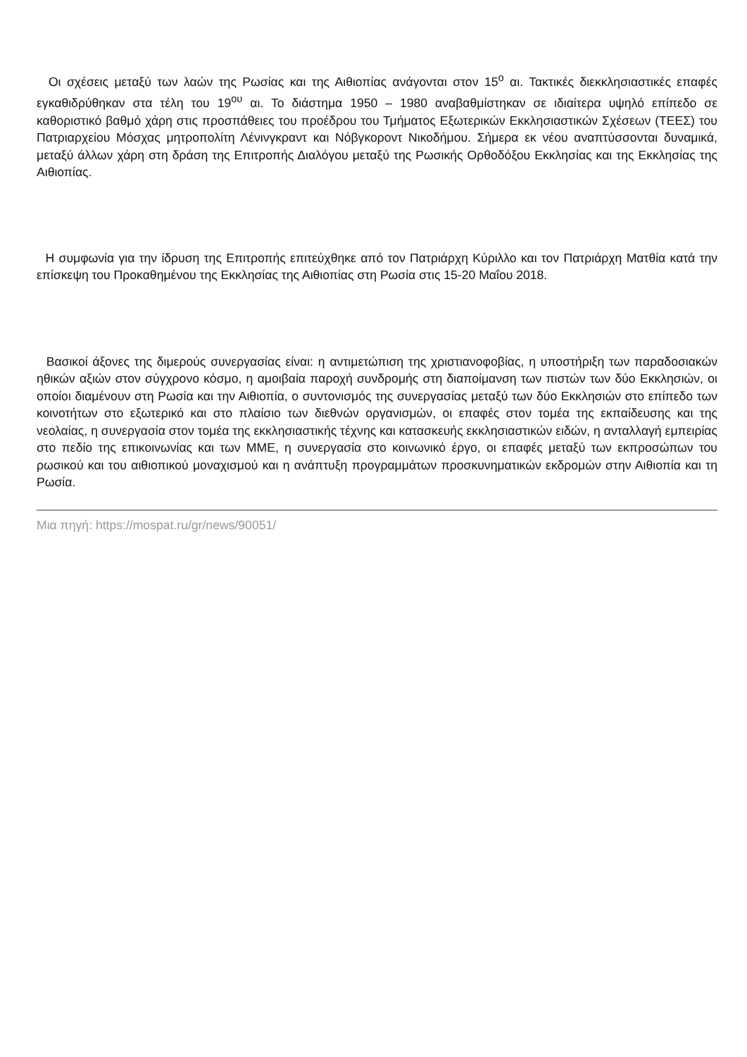Οι σχέσεις μεταξύ των λαών της Ρωσίας και της Αιθιοπίας ανάγονται στον 15<sup>ο</sup> αι. Τακτικές διεκκλησιαστικές επαφές εγκαθιδρύθηκαν στα τέλη του 19<sup>ου</sup> αι. Το διάστημα 1950 – 1980 αναβαθμίστηκαν σε ιδιαίτερα υψηλό επίπεδο σε καθοριστικό βαθμό χάρη στις προσπάθειες του προέδρου του Τμήματος Εξωτερικών Εκκλησιαστικών Σχέσεων (ΤΕΕΣ) του Πατριαρχείου Μόσχας μητροπολίτη Λένινγκραντ και Νόβγκοροντ Νικοδήμου. Σήμερα εκ νέου αναπτύσσονται δυναμικά, μεταξύ άλλων χάρη στη δράση της Επιτροπής Διαλόγου μεταξύ της Ρωσικής Ορθοδόξου Εκκλησίας και της Εκκλησίας της Αιθιοπίας.
Η συμφωνία για την ίδρυση της Επιτροπής επιτεύχθηκε από τον Πατριάρχη Κύριλλο και τον Πατριάρχη Ματθία κατά την επίσκεψη του Προκαθημένου της Εκκλησίας της Αιθιοπίας στη Ρωσία στις 15-20 Μαΐου 2018.
Βασικοί άξονες της διμερούς συνεργασίας είναι: η αντιμετώπιση της χριστιανοφοβίας, η υποστήριξη των παραδοσιακών ηθικών αξιών στον σύγχρονο κόσμο, η αμοιβαία παροχή συνδρομής στη διαποίμανση των πιστών των δύο Εκκλησιών, οι οποίοι διαμένουν στη Ρωσία και την Αιθιοπία, ο συντονισμός της συνεργασίας μεταξύ των δύο Εκκλησιών στο επίπεδο των κοινοτήτων στο εξωτερικό και στο πλαίσιο των διεθνών οργανισμών, οι επαφές στον τομέα της εκπαίδευσης και της νεολαίας, η συνεργασία στον τομέα της εκκλησιαστικής τέχνης και κατασκευής εκκλησιαστικών ειδών, η ανταλλαγή εμπειρίας στο πεδίο της επικοινωνίας και των ΜΜΕ, η συνεργασία στο κοινωνικό έργο, οι επαφές μεταξύ των εκπροσώπων του ρωσικού και του αιθιοπικού μοναχισμού και η ανάπτυξη προγραμμάτων προσκυνηματικών εκδρομών στην Αιθιοπία και τη Ρωσία.
Μια πηγή: https://mospat.ru/gr/news/90051/